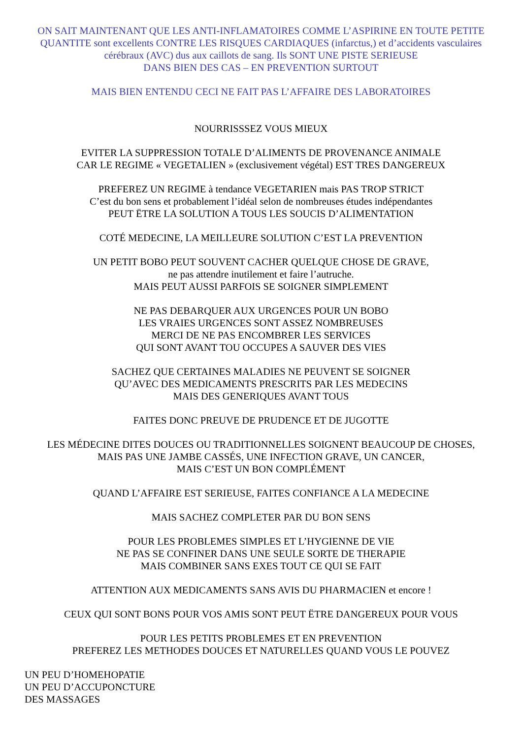ON SAIT MAINTENANT QUE LES ANTI-INFLAMATOIRES COMME L’ASPIRINE EN TOUTE PETITE QUANTITE sont excellents CONTRE LES RISQUES CARDIAQUES (infarctus,) et d’accidents vasculaires cérébraux (AVC) dus aux caillots de sang. Ils SONT UNE PISTE SERIEUSE
DANS BIEN DES CAS – EN PREVENTION SURTOUT
MAIS BIEN ENTENDU CECI NE FAIT PAS L’AFFAIRE DES LABORATOIRES
NOURRISSSEZ VOUS MIEUX
EVITER LA SUPPRESSION TOTALE D’ALIMENTS DE PROVENANCE ANIMALE
CAR LE REGIME « VEGETALIEN » (exclusivement végétal) EST TRES DANGEREUX
PREFEREZ UN REGIME à tendance VEGETARIEN mais PAS TROP STRICT
C’est du bon sens et probablement l’idéal selon de nombreuses études indépendantes
PEUT ËTRE LA SOLUTION A TOUS LES SOUCIS D’ALIMENTATION
COTÉ MEDECINE, LA MEILLEURE SOLUTION C’EST LA PREVENTION
UN PETIT BOBO PEUT SOUVENT CACHER QUELQUE CHOSE DE GRAVE,
ne pas attendre inutilement et faire l’autruche.
MAIS PEUT AUSSI PARFOIS SE SOIGNER SIMPLEMENT
NE PAS DEBARQUER AUX URGENCES POUR UN BOBO
LES VRAIES URGENCES SONT ASSEZ NOMBREUSES
MERCI DE NE PAS ENCOMBRER LES SERVICES
QUI SONT AVANT TOU OCCUPES A SAUVER DES VIES
SACHEZ QUE CERTAINES MALADIES NE PEUVENT SE SOIGNER
QU’AVEC DES MEDICAMENTS PRESCRITS PAR LES MEDECINS
MAIS DES GENERIQUES AVANT TOUS
FAITES DONC PREUVE DE PRUDENCE ET DE JUGOTTE
LES MÉDECINE DITES DOUCES OU TRADITIONNELLES SOIGNENT BEAUCOUP DE CHOSES,
MAIS PAS UNE JAMBE CASSÉS, UNE INFECTION GRAVE, UN CANCER,
MAIS C’EST UN BON COMPLÉMENT
QUAND L’AFFAIRE EST SERIEUSE, FAITES CONFIANCE A LA MEDECINE
MAIS SACHEZ COMPLETER PAR DU BON SENS
POUR LES PROBLEMES SIMPLES ET L’HYGIENNE DE VIE
NE PAS SE CONFINER DANS UNE SEULE SORTE DE THERAPIE
MAIS COMBINER SANS EXES TOUT CE QUI SE FAIT
ATTENTION AUX MEDICAMENTS SANS AVIS DU PHARMACIEN et encore !
CEUX QUI SONT BONS POUR VOS AMIS SONT PEUT ËTRE DANGEREUX POUR VOUS
POUR LES PETITS PROBLEMES ET EN PREVENTION
PREFEREZ LES METHODES DOUCES ET NATURELLES QUAND VOUS LE POUVEZ
UN PEU D’HOMEHOPATIE
UN PEU D’ACCUPONCTURE
DES MASSAGES